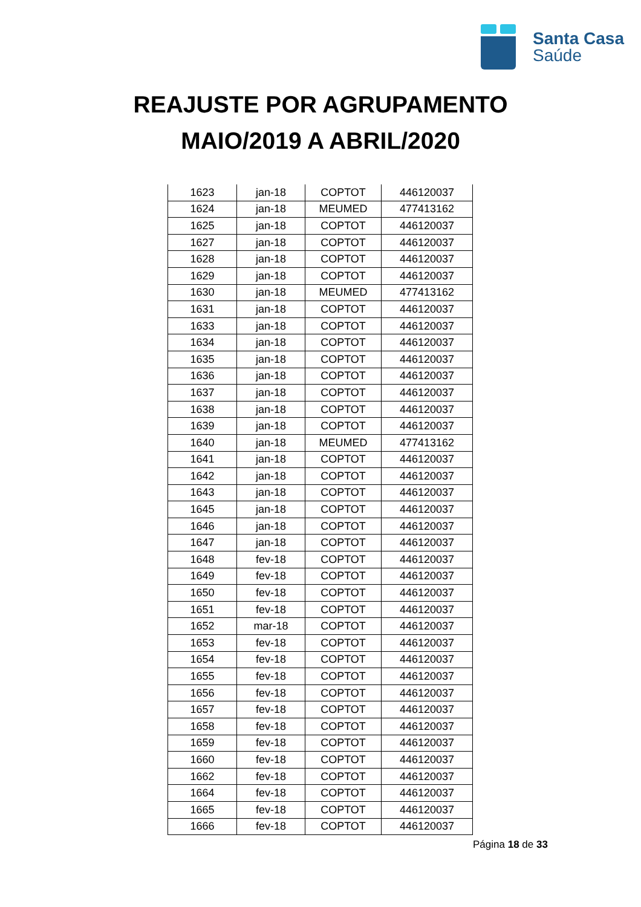Santa Casa
Saúde
REAJUSTE POR AGRUPAMENTO
MAIO/2019 A ABRIL/2020
| 1623 | jan-18 | COPTOT | 446120037 |
| 1624 | jan-18 | MEUMED | 477413162 |
| 1625 | jan-18 | COPTOT | 446120037 |
| 1627 | jan-18 | COPTOT | 446120037 |
| 1628 | jan-18 | COPTOT | 446120037 |
| 1629 | jan-18 | COPTOT | 446120037 |
| 1630 | jan-18 | MEUMED | 477413162 |
| 1631 | jan-18 | COPTOT | 446120037 |
| 1633 | jan-18 | COPTOT | 446120037 |
| 1634 | jan-18 | COPTOT | 446120037 |
| 1635 | jan-18 | COPTOT | 446120037 |
| 1636 | jan-18 | COPTOT | 446120037 |
| 1637 | jan-18 | COPTOT | 446120037 |
| 1638 | jan-18 | COPTOT | 446120037 |
| 1639 | jan-18 | COPTOT | 446120037 |
| 1640 | jan-18 | MEUMED | 477413162 |
| 1641 | jan-18 | COPTOT | 446120037 |
| 1642 | jan-18 | COPTOT | 446120037 |
| 1643 | jan-18 | COPTOT | 446120037 |
| 1645 | jan-18 | COPTOT | 446120037 |
| 1646 | jan-18 | COPTOT | 446120037 |
| 1647 | jan-18 | COPTOT | 446120037 |
| 1648 | fev-18 | COPTOT | 446120037 |
| 1649 | fev-18 | COPTOT | 446120037 |
| 1650 | fev-18 | COPTOT | 446120037 |
| 1651 | fev-18 | COPTOT | 446120037 |
| 1652 | mar-18 | COPTOT | 446120037 |
| 1653 | fev-18 | COPTOT | 446120037 |
| 1654 | fev-18 | COPTOT | 446120037 |
| 1655 | fev-18 | COPTOT | 446120037 |
| 1656 | fev-18 | COPTOT | 446120037 |
| 1657 | fev-18 | COPTOT | 446120037 |
| 1658 | fev-18 | COPTOT | 446120037 |
| 1659 | fev-18 | COPTOT | 446120037 |
| 1660 | fev-18 | COPTOT | 446120037 |
| 1662 | fev-18 | COPTOT | 446120037 |
| 1664 | fev-18 | COPTOT | 446120037 |
| 1665 | fev-18 | COPTOT | 446120037 |
| 1666 | fev-18 | COPTOT | 446120037 |
Página 18 de 33